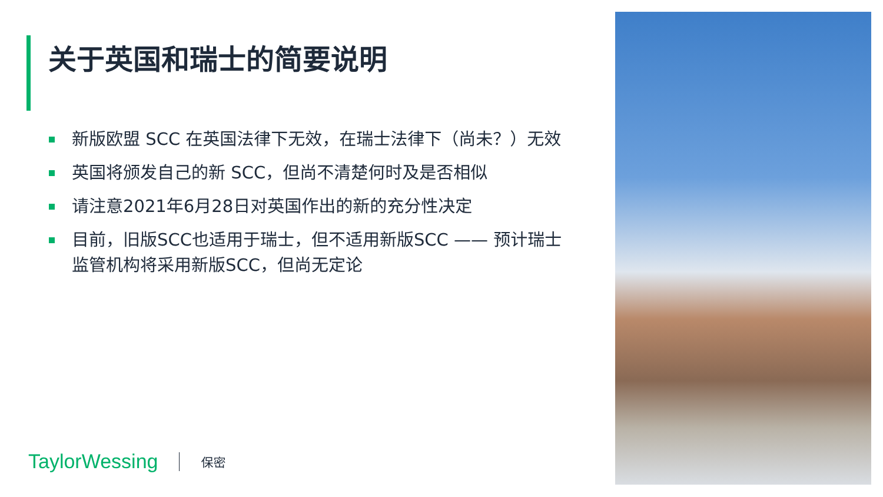关于英国和瑞士的简要说明
新版欧盟 SCC 在英国法律下无效，在瑞士法律下（尚未？）无效
英国将颁发自己的新 SCC，但尚不清楚何时及是否相似
请注意2021年6月28日对英国作出的新的充分性决定
目前，旧版SCC也适用于瑞士，但不适用新版SCC —— 预计瑞士监管机构将采用新版SCC，但尚无定论
TaylorWessing 保密